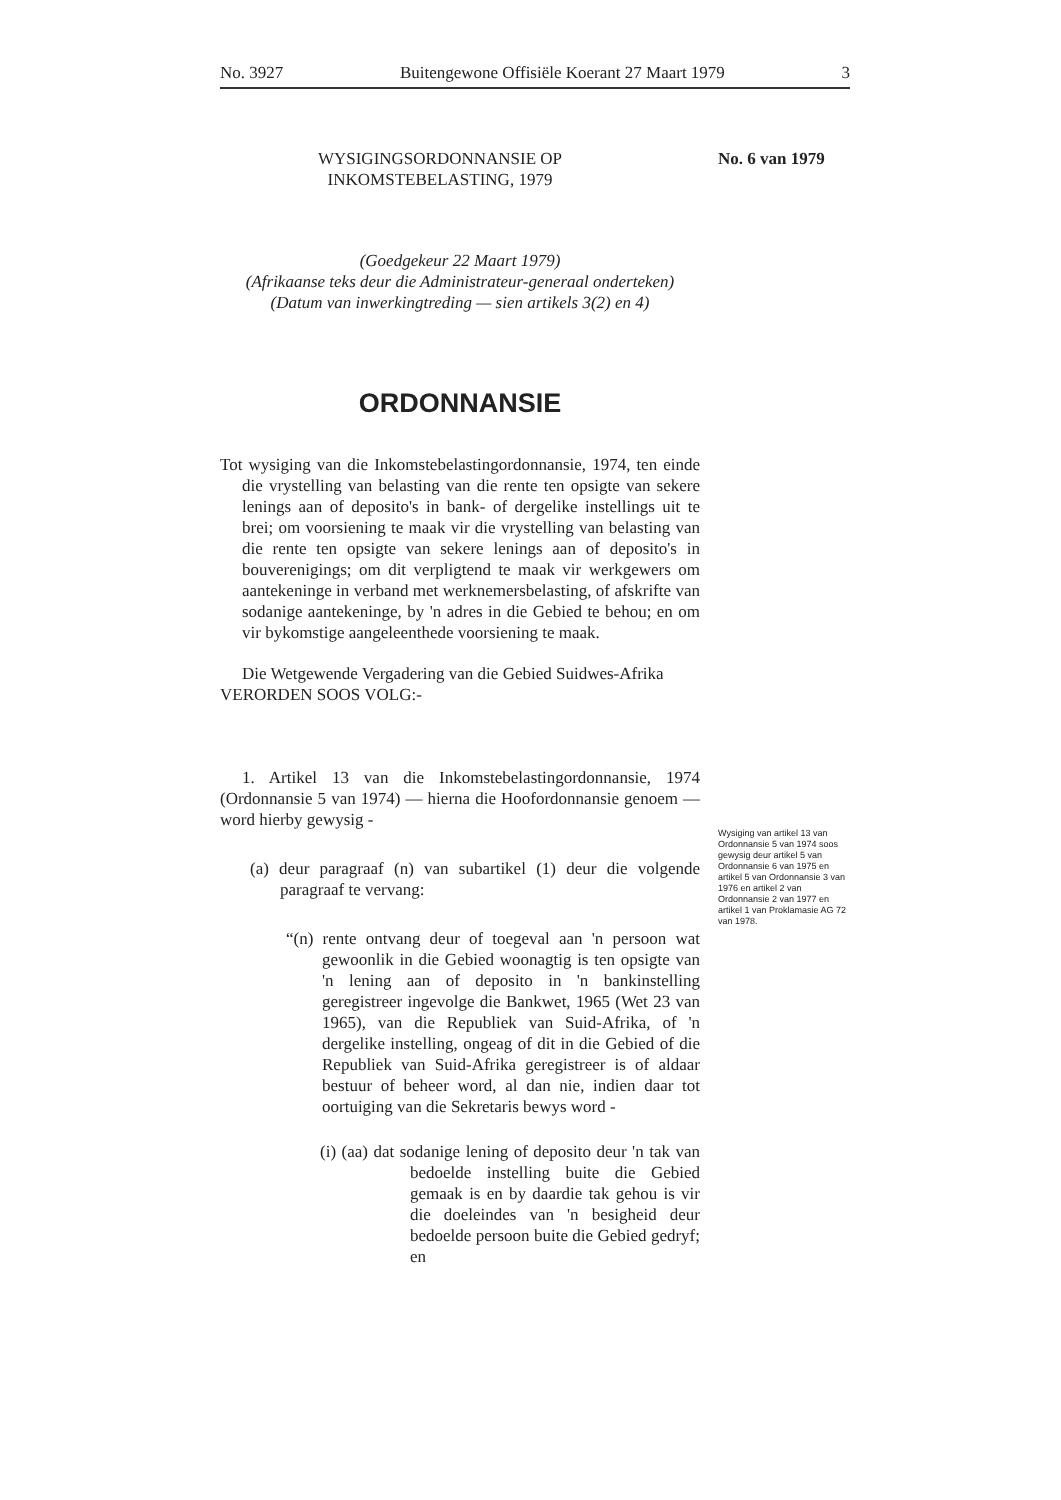No. 3927 Buitengewone Offisiële Koerant 27 Maart 1979 3
No. 6 van 1979
Wysiging van artikel 13 van Ordonnansie 5 van 1974 soos gewysig deur artikel 5 van Ordonnansie 6 van 1975 en artikel 5 van Ordonnansie 3 van 1976 en artikel 2 van Ordonnansie 2 van 1977 en artikel 1 van Proklamasie AG 72 van 1978.
WYSIGINGSORDONNANSIE OP
INKOMSTEBELASTING, 1979
(Goedgekeur 22 Maart 1979)
(Afrikaanse teks deur die Administrateur-generaal onderteken)
(Datum van inwerkingtreding — sien artikels 3(2) en 4)
ORDONNANSIE
Tot wysiging van die Inkomstebelastingordonnansie, 1974, ten einde die vrystelling van belasting van die rente ten opsigte van sekere lenings aan of deposito's in bank- of dergelike instellings uit te brei; om voorsiening te maak vir die vrystelling van belasting van die rente ten opsigte van sekere lenings aan of deposito's in bouverenigings; om dit verpligtend te maak vir werkgewers om aantekeninge in verband met werknemersbelasting, of afskrifte van sodanige aantekeninge, by 'n adres in die Gebied te behou; en om vir bykomstige aangeleenthede voorsiening te maak.
Die Wetgewende Vergadering van die Gebied Suidwes-Afrika VERORDEN SOOS VOLG:-
1. Artikel 13 van die Inkomstebelastingordonnansie, 1974 (Ordonnansie 5 van 1974) — hierna die Hoofordonnansie genoem — word hierby gewysig -
(a) deur paragraaf (n) van subartikel (1) deur die volgende paragraaf te vervang:
“(n) rente ontvang deur of toegeval aan 'n persoon wat gewoonlik in die Gebied woonagtig is ten opsigte van 'n lening aan of deposito in 'n bankinstelling geregistreer ingevolge die Bankwet, 1965 (Wet 23 van 1965), van die Republiek van Suid-Afrika, of 'n dergelike instelling, ongeag of dit in die Gebied of die Republiek van Suid-Afrika geregistreer is of aldaar bestuur of beheer word, al dan nie, indien daar tot oortuiging van die Sekretaris bewys word -
(i) (aa) dat sodanige lening of deposito deur 'n tak van bedoelde instelling buite die Gebied gemaak is en by daardie tak gehou is vir die doeleindes van 'n besigheid deur bedoelde persoon buite die Gebied gedryf; en